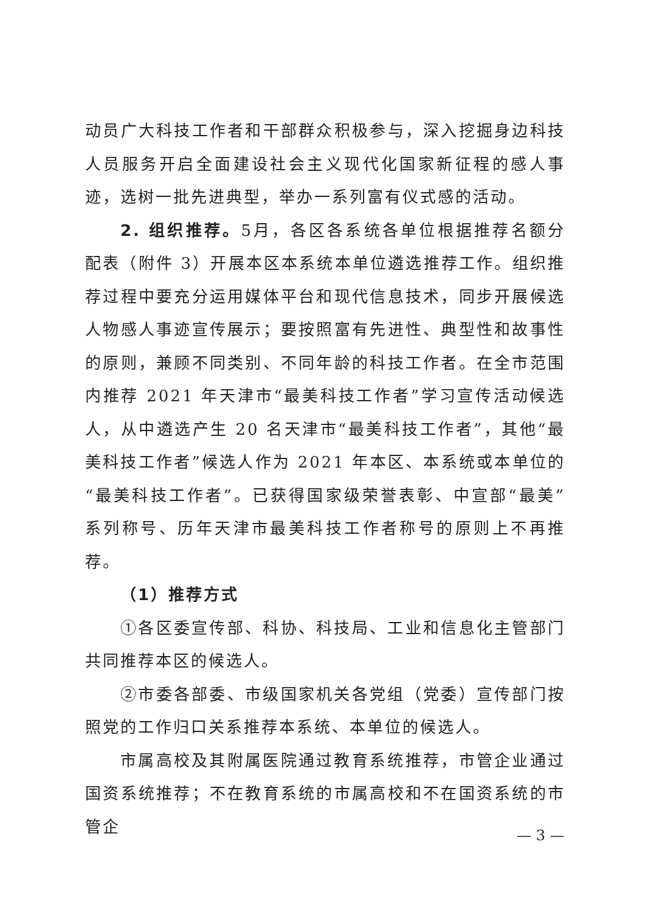动员广大科技工作者和干部群众积极参与，深入挖掘身边科技人员服务开启全面建设社会主义现代化国家新征程的感人事迹，选树一批先进典型，举办一系列富有仪式感的活动。
2. 组织推荐。5月，各区各系统各单位根据推荐名额分配表（附件 3）开展本区本系统本单位遴选推荐工作。组织推荐过程中要充分运用媒体平台和现代信息技术，同步开展候选人物感人事迹宣传展示；要按照富有先进性、典型性和故事性的原则，兼顾不同类别、不同年龄的科技工作者。在全市范围内推荐 2021 年天津市“最美科技工作者”学习宣传活动候选人，从中遴选产生 20 名天津市“最美科技工作者”，其他“最美科技工作者”候选人作为 2021 年本区、本系统或本单位的“最美科技工作者”。已获得国家级荣誉表彰、中宣部“最美”系列称号、历年天津市最美科技工作者称号的原则上不再推荐。
（1）推荐方式
①各区委宣传部、科协、科技局、工业和信息化主管部门共同推荐本区的候选人。
②市委各部委、市级国家机关各党组（党委）宣传部门按照党的工作归口关系推荐本系统、本单位的候选人。
市属高校及其附属医院通过教育系统推荐，市管企业通过国资系统推荐；不在教育系统的市属高校和不在国资系统的市管企
— 3 —